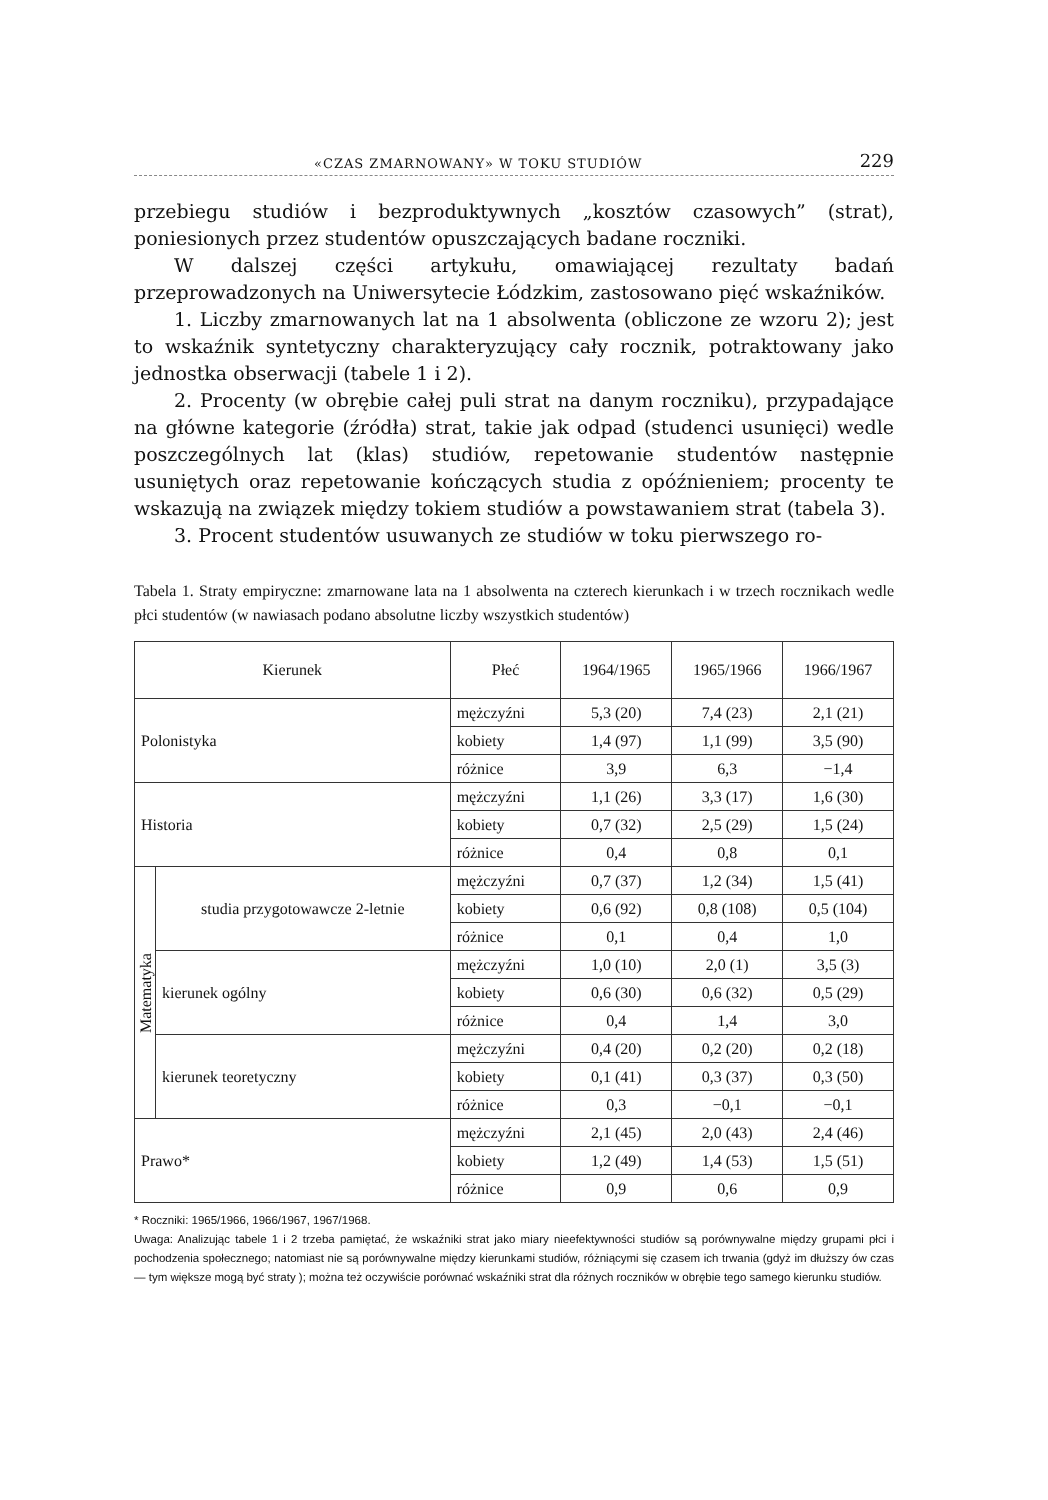«CZAS ZMARNOWANY» W TOKU STUDIÓW 229
przebiegu studiów i bezproduktywnych „kosztów czasowych” (strat), poniesionych przez studentów opuszczających badane roczniki.
W dalszej części artykułu, omawiającej rezultaty badań przeprowadzonych na Uniwersytecie Łódzkim, zastosowano pięć wskaźników.
1. Liczby zmarnowanych lat na 1 absolwenta (obliczone ze wzoru 2); jest to wskaźnik syntetyczny charakteryzujący cały rocznik, potraktowany jako jednostka obserwacji (tabele 1 i 2).
2. Procenty (w obrębie całej puli strat na danym roczniku), przypadające na główne kategorie (źródła) strat, takie jak odpad (studenci usunięci) wedle poszczególnych lat (klas) studiów, repetowanie studentów następnie usuniętych oraz repetowanie kończących studia z opóźnieniem; procenty te wskazują na związek między tokiem studiów a powstawaniem strat (tabela 3).
3. Procent studentów usuwanych ze studiów w toku pierwszego ro-
Tabela 1. Straty empiryczne: zmarnowane lata na 1 absolwenta na czterech kierunkach i w trzech rocznikach wedle płci studentów (w nawiasach podano absolutne liczby wszystkich studentów)
| Kierunek | | Płeć | 1964/1965 | 1965/1966 | 1966/1967 |
| --- | --- | --- | --- | --- | --- |
| Polonistyka | | mężczyźni | 5,3 (20) | 7,4 (23) | 2,1 (21) |
| | | kobiety | 1,4 (97) | 1,1 (99) | 3,5 (90) |
| | | różnice | 3,9 | 6,3 | −1,4 |
| Historia | | mężczyźni | 1,1 (26) | 3,3 (17) | 1,6 (30) |
| | | kobiety | 0,7 (32) | 2,5 (29) | 1,5 (24) |
| | | różnice | 0,4 | 0,8 | 0,1 |
| Matematyka | studia przygotowawcze 2-letnie | mężczyźni | 0,7 (37) | 1,2 (34) | 1,5 (41) |
| | | kobiety | 0,6 (92) | 0,8 (108) | 0,5 (104) |
| | | różnice | 0,1 | 0,4 | 1,0 |
| | kierunek ogólny | mężczyźni | 1,0 (10) | 2,0 (1) | 3,5 (3) |
| | | kobiety | 0,6 (30) | 0,6 (32) | 0,5 (29) |
| | | różnice | 0,4 | 1,4 | 3,0 |
| | kierunek teoretyczny | mężczyźni | 0,4 (20) | 0,2 (20) | 0,2 (18) |
| | | kobiety | 0,1 (41) | 0,3 (37) | 0,3 (50) |
| | | różnice | 0,3 | −0,1 | −0,1 |
| Prawo* | | mężczyźni | 2,1 (45) | 2,0 (43) | 2,4 (46) |
| | | kobiety | 1,2 (49) | 1,4 (53) | 1,5 (51) |
| | | różnice | 0,9 | 0,6 | 0,9 |
* Roczniki: 1965/1966, 1966/1967, 1967/1968.
Uwaga: Analizując tabele 1 i 2 trzeba pamiętać, że wskaźniki strat jako miary nieefektywności studiów są porównywalne między grupami płci i pochodzenia społecznego; natomiast nie są porównywalne między kierunkami studiów, różniącymi się czasem ich trwania (gdyż im dłuższy ów czas — tym większe mogą być straty ); można też oczywiście porównać wskaźniki strat dla różnych roczników w obrębie tego samego kierunku studiów.